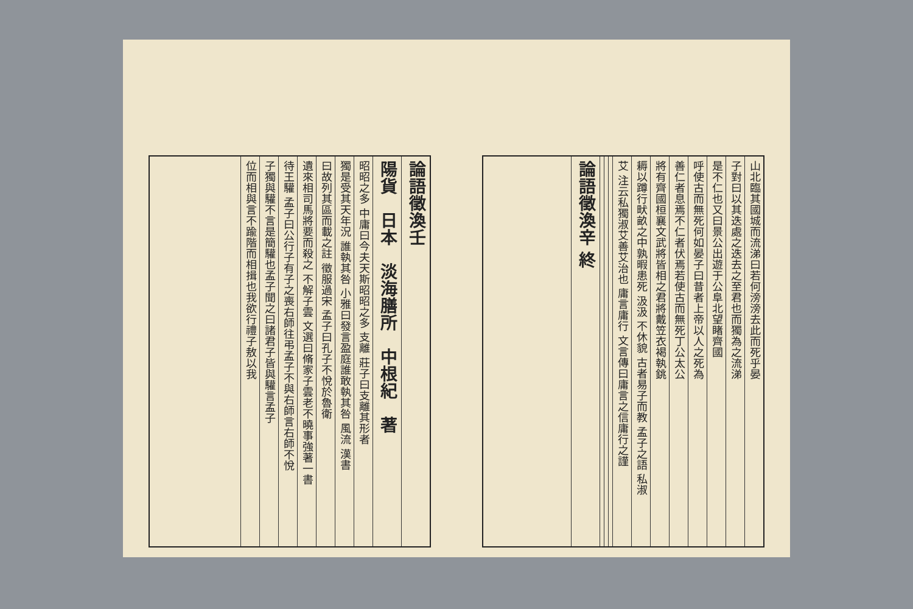論語徵渙壬
陽貨　日本　淡海膳所　中根紀　著
昭昭之多 中庸曰今夫天斯昭昭之多 支離 莊子曰支離其形者
獨是受其天年況 誰執其咎 小雅曰發言盈庭誰敢執其咎 風流 漢書
曰故列其區而載之註 徵服過宋 孟子曰孔子不悅於魯衛
遺來相司馬將要而殺之 不解子雲 文選曰脩家子雲老不曉事強著一書
待王驩 孟子曰公行子有子之喪右師往弔孟子不與右師言右師不悅
子獨與驩不言是簡驩也孟子聞之曰諸君子皆與驩言孟子
位而相與言不踰階而相揖也我欲行禮子敖以我
山北臨其國城而流涕曰若何滂滂去此而死乎晏
子對曰以其迭處之迭去之至君也而獨為之流涕
是不仁也又曰景公出遊于公阜北望睹齊國
呼使古而無死何如晏子曰昔者上帝以人之死為
善仁者息焉不仁者伏焉若使古而無死丁公太公
將有齊國桓襄文武將皆相之君將戴笠衣褐執銚
耨以蹲行畎畝之中孰暇患死 汲汲 不休貌 古者易子而教 孟子之語 私淑
艾 注云私獨淑艾善艾治也 庸言庸行 文言傳曰庸言之信庸行之謹
論語徵渙辛 終